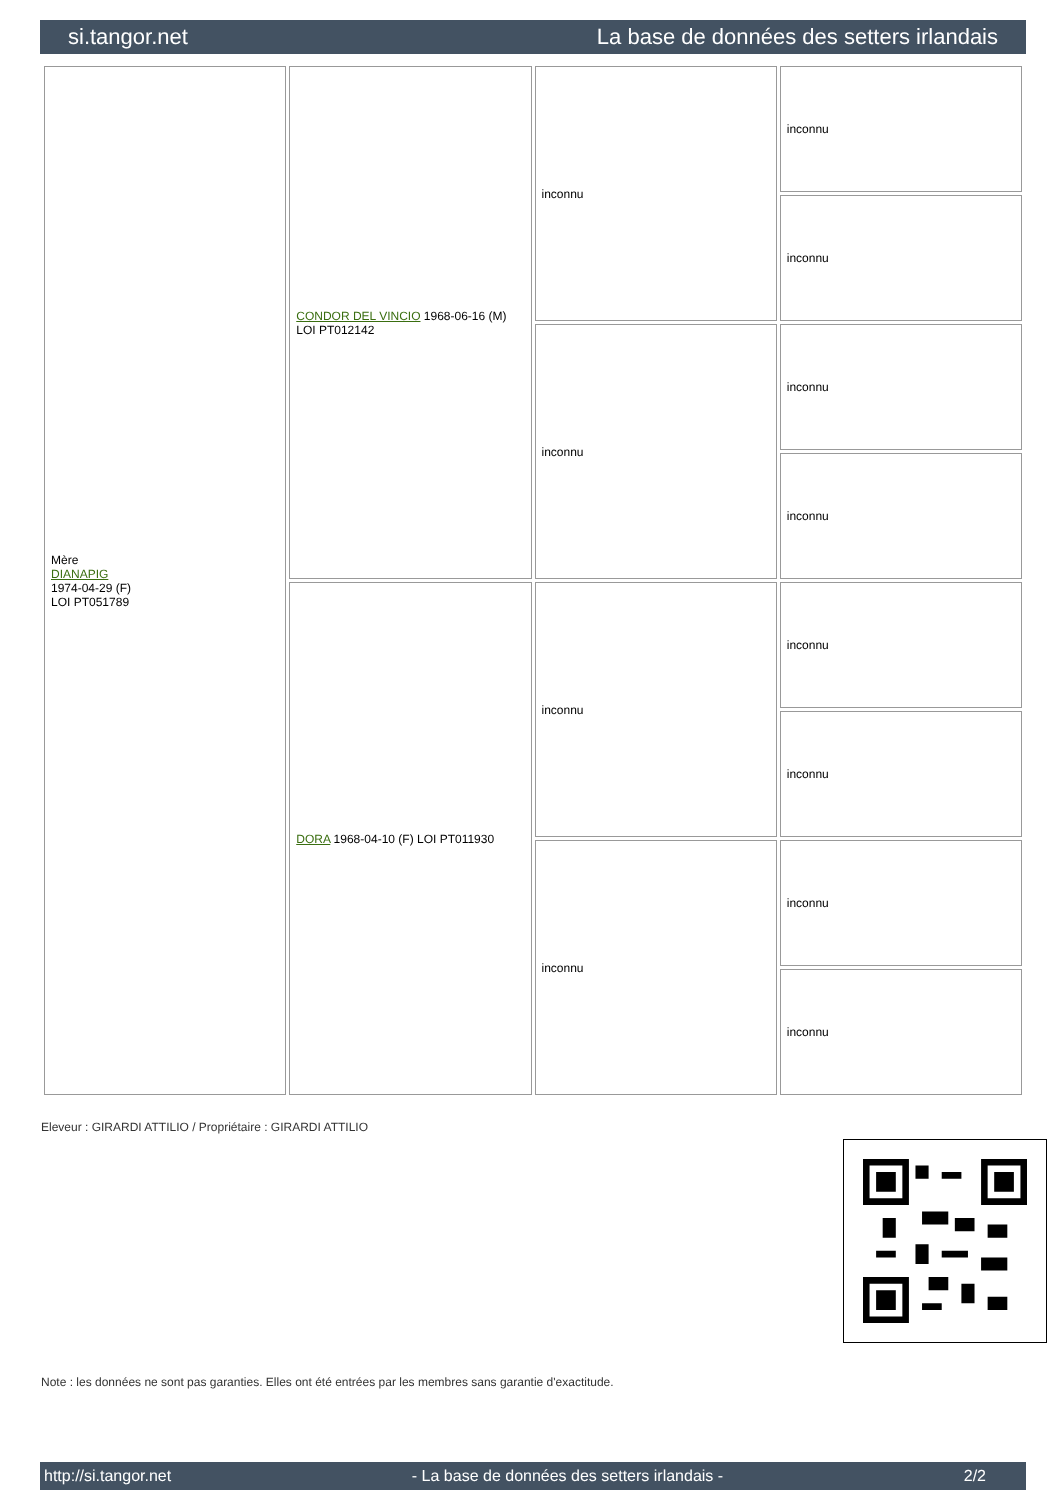si.tangor.net La base de données des setters irlandais
| Mère DIANAPIG 1974-04-29 (F) LOI PT051789 | CONDOR DEL VINCIO 1968-06-16 (M) LOI PT012142 | inconnu | inconnu |
| | | | inconnu |
| | | inconnu | inconnu |
| | | | inconnu |
| | DORA 1968-04-10 (F) LOI PT011930 | inconnu | inconnu |
| | | | inconnu |
| | | inconnu | inconnu |
| | | | inconnu |
Eleveur : GIRARDI ATTILIO / Propriétaire : GIRARDI ATTILIO
Note : les données ne sont pas garanties. Elles ont été entrées par les membres sans garantie d'exactitude.
http://si.tangor.net - La base de données des setters irlandais - 2/2